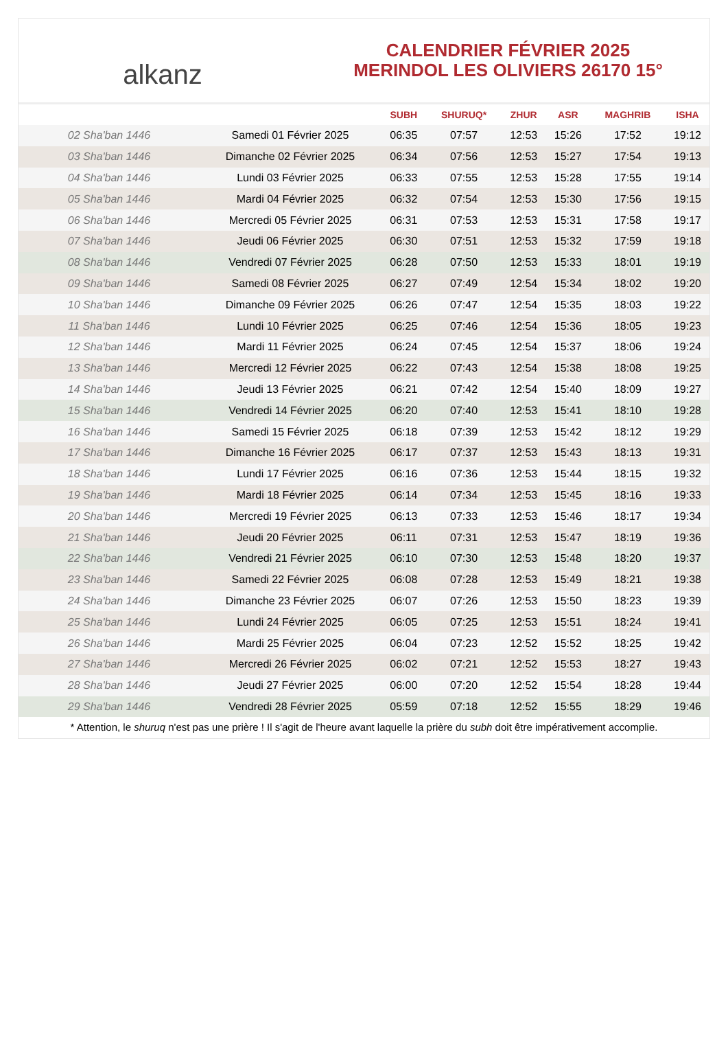alkanz
CALENDRIER FÉVRIER 2025
MERINDOL LES OLIVIERS 26170 15°
| | | SUBH | SHURUQ* | ZHUR | ASR | MAGHRIB | ISHA |
| --- | --- | --- | --- | --- | --- | --- | --- |
| 02 Sha'ban 1446 | Samedi 01 Février 2025 | 06:35 | 07:57 | 12:53 | 15:26 | 17:52 | 19:12 |
| 03 Sha'ban 1446 | Dimanche 02 Février 2025 | 06:34 | 07:56 | 12:53 | 15:27 | 17:54 | 19:13 |
| 04 Sha'ban 1446 | Lundi 03 Février 2025 | 06:33 | 07:55 | 12:53 | 15:28 | 17:55 | 19:14 |
| 05 Sha'ban 1446 | Mardi 04 Février 2025 | 06:32 | 07:54 | 12:53 | 15:30 | 17:56 | 19:15 |
| 06 Sha'ban 1446 | Mercredi 05 Février 2025 | 06:31 | 07:53 | 12:53 | 15:31 | 17:58 | 19:17 |
| 07 Sha'ban 1446 | Jeudi 06 Février 2025 | 06:30 | 07:51 | 12:53 | 15:32 | 17:59 | 19:18 |
| 08 Sha'ban 1446 | Vendredi 07 Février 2025 | 06:28 | 07:50 | 12:53 | 15:33 | 18:01 | 19:19 |
| 09 Sha'ban 1446 | Samedi 08 Février 2025 | 06:27 | 07:49 | 12:54 | 15:34 | 18:02 | 19:20 |
| 10 Sha'ban 1446 | Dimanche 09 Février 2025 | 06:26 | 07:47 | 12:54 | 15:35 | 18:03 | 19:22 |
| 11 Sha'ban 1446 | Lundi 10 Février 2025 | 06:25 | 07:46 | 12:54 | 15:36 | 18:05 | 19:23 |
| 12 Sha'ban 1446 | Mardi 11 Février 2025 | 06:24 | 07:45 | 12:54 | 15:37 | 18:06 | 19:24 |
| 13 Sha'ban 1446 | Mercredi 12 Février 2025 | 06:22 | 07:43 | 12:54 | 15:38 | 18:08 | 19:25 |
| 14 Sha'ban 1446 | Jeudi 13 Février 2025 | 06:21 | 07:42 | 12:54 | 15:40 | 18:09 | 19:27 |
| 15 Sha'ban 1446 | Vendredi 14 Février 2025 | 06:20 | 07:40 | 12:53 | 15:41 | 18:10 | 19:28 |
| 16 Sha'ban 1446 | Samedi 15 Février 2025 | 06:18 | 07:39 | 12:53 | 15:42 | 18:12 | 19:29 |
| 17 Sha'ban 1446 | Dimanche 16 Février 2025 | 06:17 | 07:37 | 12:53 | 15:43 | 18:13 | 19:31 |
| 18 Sha'ban 1446 | Lundi 17 Février 2025 | 06:16 | 07:36 | 12:53 | 15:44 | 18:15 | 19:32 |
| 19 Sha'ban 1446 | Mardi 18 Février 2025 | 06:14 | 07:34 | 12:53 | 15:45 | 18:16 | 19:33 |
| 20 Sha'ban 1446 | Mercredi 19 Février 2025 | 06:13 | 07:33 | 12:53 | 15:46 | 18:17 | 19:34 |
| 21 Sha'ban 1446 | Jeudi 20 Février 2025 | 06:11 | 07:31 | 12:53 | 15:47 | 18:19 | 19:36 |
| 22 Sha'ban 1446 | Vendredi 21 Février 2025 | 06:10 | 07:30 | 12:53 | 15:48 | 18:20 | 19:37 |
| 23 Sha'ban 1446 | Samedi 22 Février 2025 | 06:08 | 07:28 | 12:53 | 15:49 | 18:21 | 19:38 |
| 24 Sha'ban 1446 | Dimanche 23 Février 2025 | 06:07 | 07:26 | 12:53 | 15:50 | 18:23 | 19:39 |
| 25 Sha'ban 1446 | Lundi 24 Février 2025 | 06:05 | 07:25 | 12:53 | 15:51 | 18:24 | 19:41 |
| 26 Sha'ban 1446 | Mardi 25 Février 2025 | 06:04 | 07:23 | 12:52 | 15:52 | 18:25 | 19:42 |
| 27 Sha'ban 1446 | Mercredi 26 Février 2025 | 06:02 | 07:21 | 12:52 | 15:53 | 18:27 | 19:43 |
| 28 Sha'ban 1446 | Jeudi 27 Février 2025 | 06:00 | 07:20 | 12:52 | 15:54 | 18:28 | 19:44 |
| 29 Sha'ban 1446 | Vendredi 28 Février 2025 | 05:59 | 07:18 | 12:52 | 15:55 | 18:29 | 19:46 |
* Attention, le shuruq n'est pas une prière ! Il s'agit de l'heure avant laquelle la prière du subh doit être impérativement accomplie.